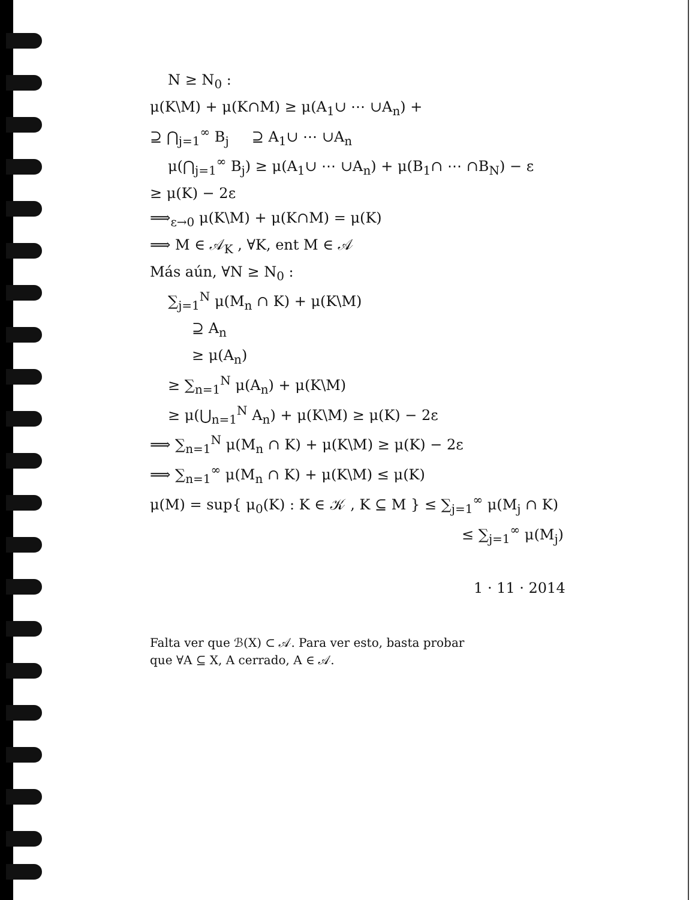N ≥ N<sub>0</sub> :
μ(K\M) + μ(K∩M) ≥ μ(A<sub>1</sub>∪ ⋯ ∪A<sub>n</sub>) +
⊇ ⋂<sub>j=1</sub><sup>∞</sup> B<sub>j</sub> ⊇ A<sub>1</sub>∪ ⋯ ∪A<sub>n</sub>
μ(⋂<sub>j=1</sub><sup>∞</sup> B<sub>j</sub>) ≥ μ(A<sub>1</sub>∪ ⋯ ∪A<sub>n</sub>) + μ(B<sub>1</sub>∩ ⋯ ∩B<sub>N</sub>) − ε
≥ μ(K) − 2ε
⟹<sub>ε→0</sub> μ(K\M) + μ(K∩M) = μ(K)
⟹ M ∈ 𝒜<sub>K</sub> , ∀K, ent M ∈ 𝒜
Más aún, ∀N ≥ N<sub>0</sub> :
∑<sub>j=1</sub><sup>N</sup> μ(M<sub>n</sub> ∩ K) + μ(K\M)
⊇ A<sub>n</sub>
≥ μ(A<sub>n</sub>)
≥ ∑<sub>n=1</sub><sup>N</sup> μ(A<sub>n</sub>) + μ(K\M)
≥ μ(⋃<sub>n=1</sub><sup>N</sup> A<sub>n</sub>) + μ(K\M) ≥ μ(K) − 2ε
⟹ ∑<sub>n=1</sub><sup>N</sup> μ(M<sub>n</sub> ∩ K) + μ(K\M) ≥ μ(K) − 2ε
⟹ ∑<sub>n=1</sub><sup>∞</sup> μ(M<sub>n</sub> ∩ K) + μ(K\M) ≤ μ(K)
μ(M) = sup{ μ<sub>0</sub>(K) : K ∈ 𝒦 , K ⊆ M } ≤ ∑<sub>j=1</sub><sup>∞</sup> μ(M<sub>j</sub> ∩ K)
≤ ∑<sub>j=1</sub><sup>∞</sup> μ(M<sub>j</sub>)
1 · 11 · 2014
Falta ver que ℬ(X) ⊂ 𝒜. Para ver esto, basta probar
que ∀A ⊆ X, A cerrado, A ∈ 𝒜.